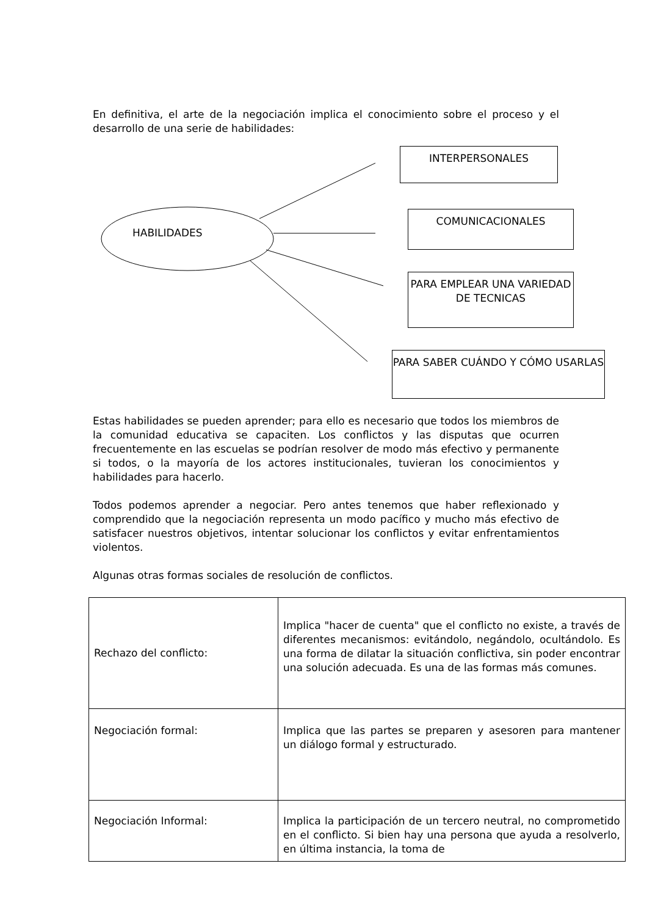En definitiva, el arte de la negociación implica el conocimiento sobre el proceso y el desarrollo de una serie de habilidades:
INTERPERSONALES
COMUNICACIONALES
PARA EMPLEAR UNA VARIEDAD DE TECNICAS
PARA SABER CUÁNDO Y CÓMO USARLAS
HABILIDADES
Estas habilidades se pueden aprender; para ello es necesario que todos los miembros de la comunidad educativa se capaciten. Los conflictos y las disputas que ocurren frecuentemente en las escuelas se podrían resolver de modo más efectivo y permanente si todos, o la mayoría de los actores institucionales, tuvieran los conocimientos y habilidades para hacerlo.
Todos podemos aprender a negociar. Pero antes tenemos que haber reflexionado y comprendido que la negociación representa un modo pacífico y mucho más efectivo de satisfacer nuestros objetivos, intentar solucionar los conflictos y evitar enfrentamientos violentos.
Algunas otras formas sociales de resolución de conflictos.
| Rechazo del conflicto: | Implica "hacer de cuenta" que el conflicto no existe, a través de diferentes mecanismos: evitándolo, negándolo, ocultándolo. Es una forma de dilatar la situación conflictiva, sin poder encontrar una solución adecuada. Es una de las formas más comunes. |
| Negociación formal: | Implica que las partes se preparen y asesoren para mantener un diálogo formal y estructurado. |
| Negociación Informal: | Implica la participación de un tercero neutral, no comprometido en el conflicto. Si bien hay una persona que ayuda a resolverlo, en última instancia, la toma de |